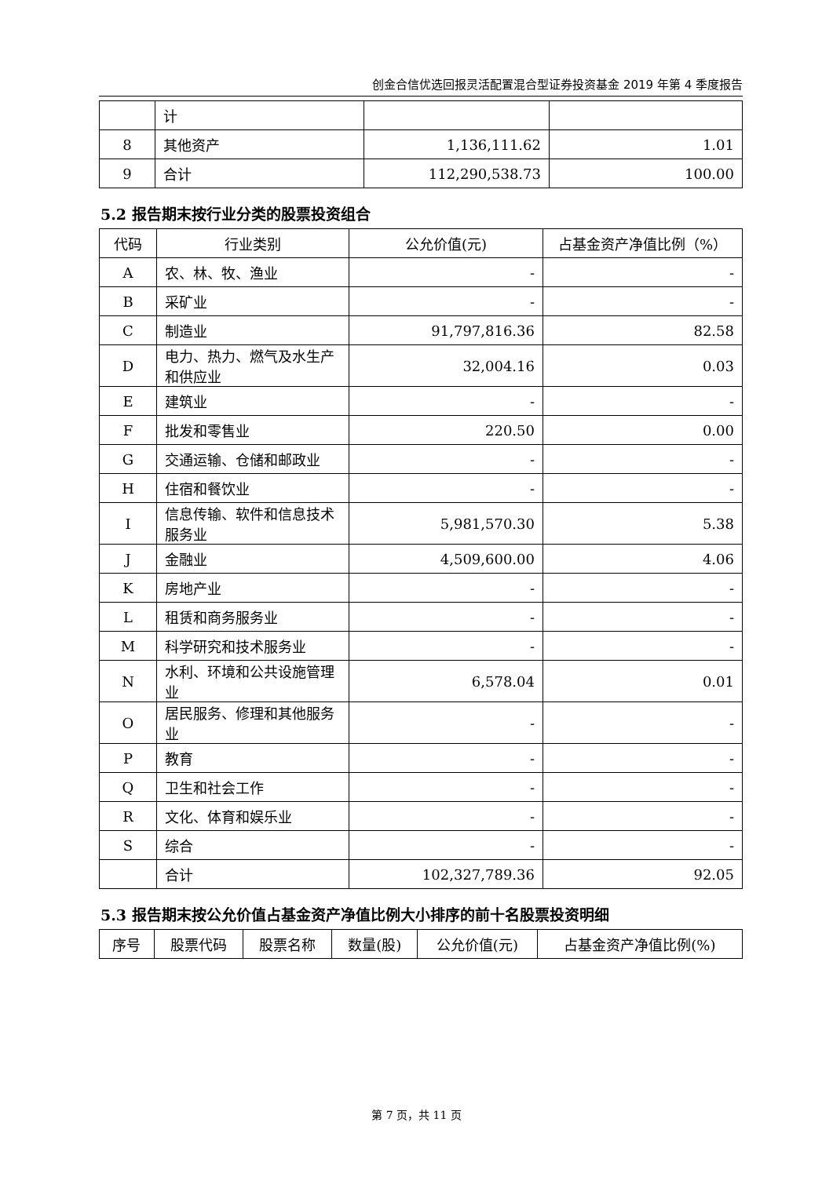创金合信优选回报灵活配置混合型证券投资基金 2019 年第 4 季度报告
| | 计 | | |
| 8 | 其他资产 | 1,136,111.62 | 1.01 |
| 9 | 合计 | 112,290,538.73 | 100.00 |
5.2 报告期末按行业分类的股票投资组合
| 代码 | 行业类别 | 公允价值(元) | 占基金资产净值比例（%） |
| --- | --- | --- | --- |
| A | 农、林、牧、渔业 | - | - |
| B | 采矿业 | - | - |
| C | 制造业 | 91,797,816.36 | 82.58 |
| D | 电力、热力、燃气及水生产和供应业 | 32,004.16 | 0.03 |
| E | 建筑业 | - | - |
| F | 批发和零售业 | 220.50 | 0.00 |
| G | 交通运输、仓储和邮政业 | - | - |
| H | 住宿和餐饮业 | - | - |
| I | 信息传输、软件和信息技术服务业 | 5,981,570.30 | 5.38 |
| J | 金融业 | 4,509,600.00 | 4.06 |
| K | 房地产业 | - | - |
| L | 租赁和商务服务业 | - | - |
| M | 科学研究和技术服务业 | - | - |
| N | 水利、环境和公共设施管理业 | 6,578.04 | 0.01 |
| O | 居民服务、修理和其他服务业 | - | - |
| P | 教育 | - | - |
| Q | 卫生和社会工作 | - | - |
| R | 文化、体育和娱乐业 | - | - |
| S | 综合 | - | - |
| | 合计 | 102,327,789.36 | 92.05 |
5.3 报告期末按公允价值占基金资产净值比例大小排序的前十名股票投资明细
| 序号 | 股票代码 | 股票名称 | 数量(股) | 公允价值(元) | 占基金资产净值比例(%) |
| --- | --- | --- | --- | --- | --- |
第 7 页，共 11 页